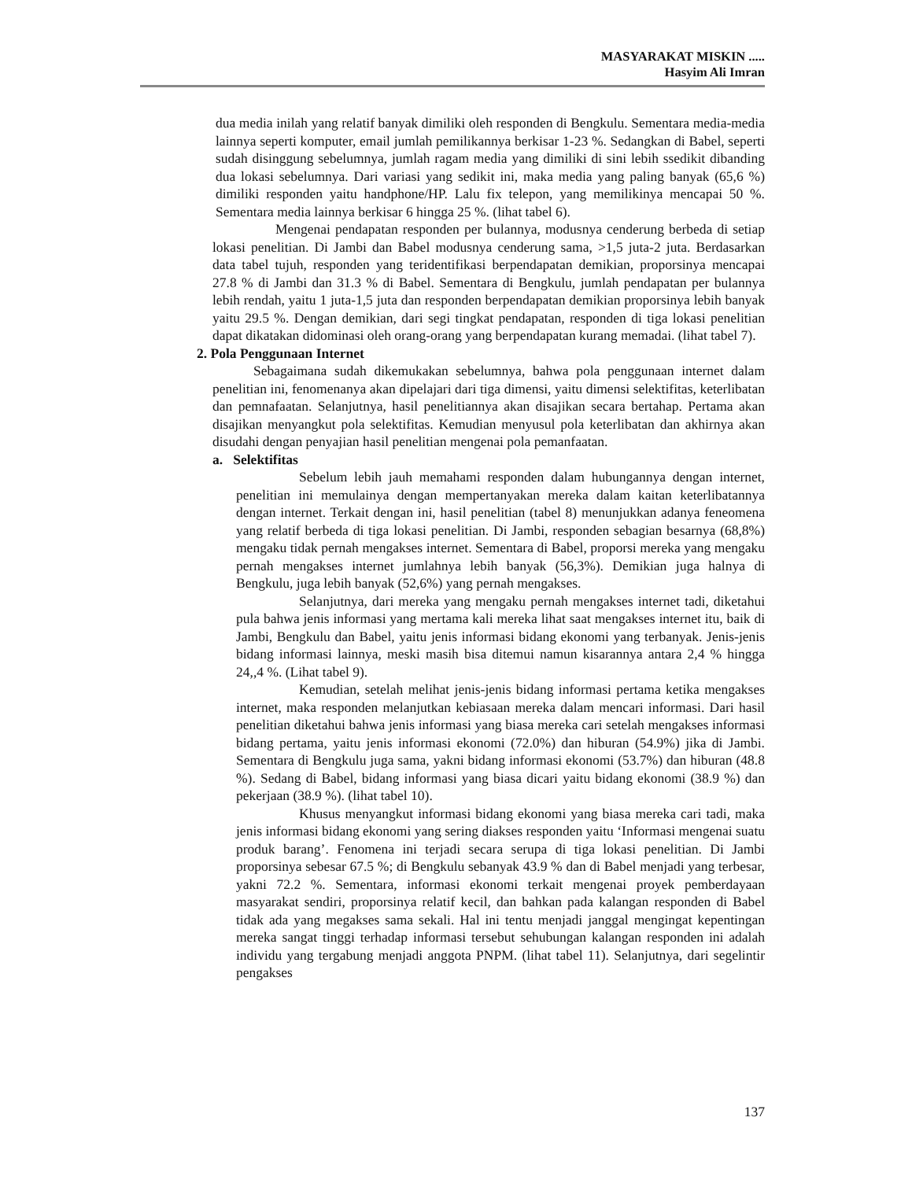MASYARAKAT MISKIN .....
Hasyim Ali Imran
dua media inilah yang relatif banyak dimiliki oleh responden di Bengkulu. Sementara media-media lainnya seperti komputer, email jumlah pemilikannya berkisar 1-23 %. Sedangkan di Babel, seperti sudah disinggung sebelumnya, jumlah ragam media yang dimiliki di sini lebih ssedikit dibanding dua lokasi sebelumnya. Dari variasi yang sedikit ini, maka media yang paling banyak (65,6 %) dimiliki responden yaitu handphone/HP. Lalu fix telepon, yang memilikinya mencapai 50 %. Sementara media lainnya berkisar 6 hingga 25 %. (lihat tabel 6).
Mengenai pendapatan responden per bulannya, modusnya cenderung berbeda di setiap lokasi penelitian. Di Jambi dan Babel modusnya cenderung sama, >1,5 juta-2 juta. Berdasarkan data tabel tujuh, responden yang teridentifikasi berpendapatan demikian, proporsinya mencapai 27.8 % di Jambi dan 31.3 % di Babel. Sementara di Bengkulu, jumlah pendapatan per bulannya lebih rendah, yaitu 1 juta-1,5 juta dan responden berpendapatan demikian proporsinya lebih banyak yaitu 29.5 %. Dengan demikian, dari segi tingkat pendapatan, responden di tiga lokasi penelitian dapat dikatakan didominasi oleh orang-orang yang berpendapatan kurang memadai. (lihat tabel 7).
2. Pola Penggunaan Internet
Sebagaimana sudah dikemukakan sebelumnya, bahwa pola penggunaan internet dalam penelitian ini, fenomenanya akan dipelajari dari tiga dimensi, yaitu dimensi selektifitas, keterlibatan dan pemnafaatan. Selanjutnya, hasil penelitiannya akan disajikan secara bertahap. Pertama akan disajikan menyangkut pola selektifitas. Kemudian menyusul pola keterlibatan dan akhirnya akan disudahi dengan penyajian hasil penelitian mengenai pola pemanfaatan.
a. Selektifitas
Sebelum lebih jauh memahami responden dalam hubungannya dengan internet, penelitian ini memulainya dengan mempertanyakan mereka dalam kaitan keterlibatannya dengan internet. Terkait dengan ini, hasil penelitian (tabel 8) menunjukkan adanya feneomena yang relatif berbeda di tiga lokasi penelitian. Di Jambi, responden sebagian besarnya (68,8%) mengaku tidak pernah mengakses internet. Sementara di Babel, proporsi mereka yang mengaku pernah mengakses internet jumlahnya lebih banyak (56,3%). Demikian juga halnya di Bengkulu, juga lebih banyak (52,6%) yang pernah mengakses.
Selanjutnya, dari mereka yang mengaku pernah mengakses internet tadi, diketahui pula bahwa jenis informasi yang mertama kali mereka lihat saat mengakses internet itu, baik di Jambi, Bengkulu dan Babel, yaitu jenis informasi bidang ekonomi yang terbanyak. Jenis-jenis bidang informasi lainnya, meski masih bisa ditemui namun kisarannya antara 2,4 % hingga 24,,4 %. (Lihat tabel 9).
Kemudian, setelah melihat jenis-jenis bidang informasi pertama ketika mengakses internet, maka responden melanjutkan kebiasaan mereka dalam mencari informasi. Dari hasil penelitian diketahui bahwa jenis informasi yang biasa mereka cari setelah mengakses informasi bidang pertama, yaitu jenis informasi ekonomi (72.0%) dan hiburan (54.9%) jika di Jambi. Sementara di Bengkulu juga sama, yakni bidang informasi ekonomi (53.7%) dan hiburan (48.8 %). Sedang di Babel, bidang informasi yang biasa dicari yaitu bidang ekonomi (38.9 %) dan pekerjaan (38.9 %). (lihat tabel 10).
Khusus menyangkut informasi bidang ekonomi yang biasa mereka cari tadi, maka jenis informasi bidang ekonomi yang sering diakses responden yaitu ‘Informasi mengenai suatu produk barang’. Fenomena ini terjadi secara serupa di tiga lokasi penelitian. Di Jambi proporsinya sebesar 67.5 %; di Bengkulu sebanyak 43.9 % dan di Babel menjadi yang terbesar, yakni 72.2 %. Sementara, informasi ekonomi terkait mengenai proyek pemberdayaan masyarakat sendiri, proporsinya relatif kecil, dan bahkan pada kalangan responden di Babel tidak ada yang megakses sama sekali. Hal ini tentu menjadi janggal mengingat kepentingan mereka sangat tinggi terhadap informasi tersebut sehubungan kalangan responden ini adalah individu yang tergabung menjadi anggota PNPM. (lihat tabel 11). Selanjutnya, dari segelintir pengakses
137